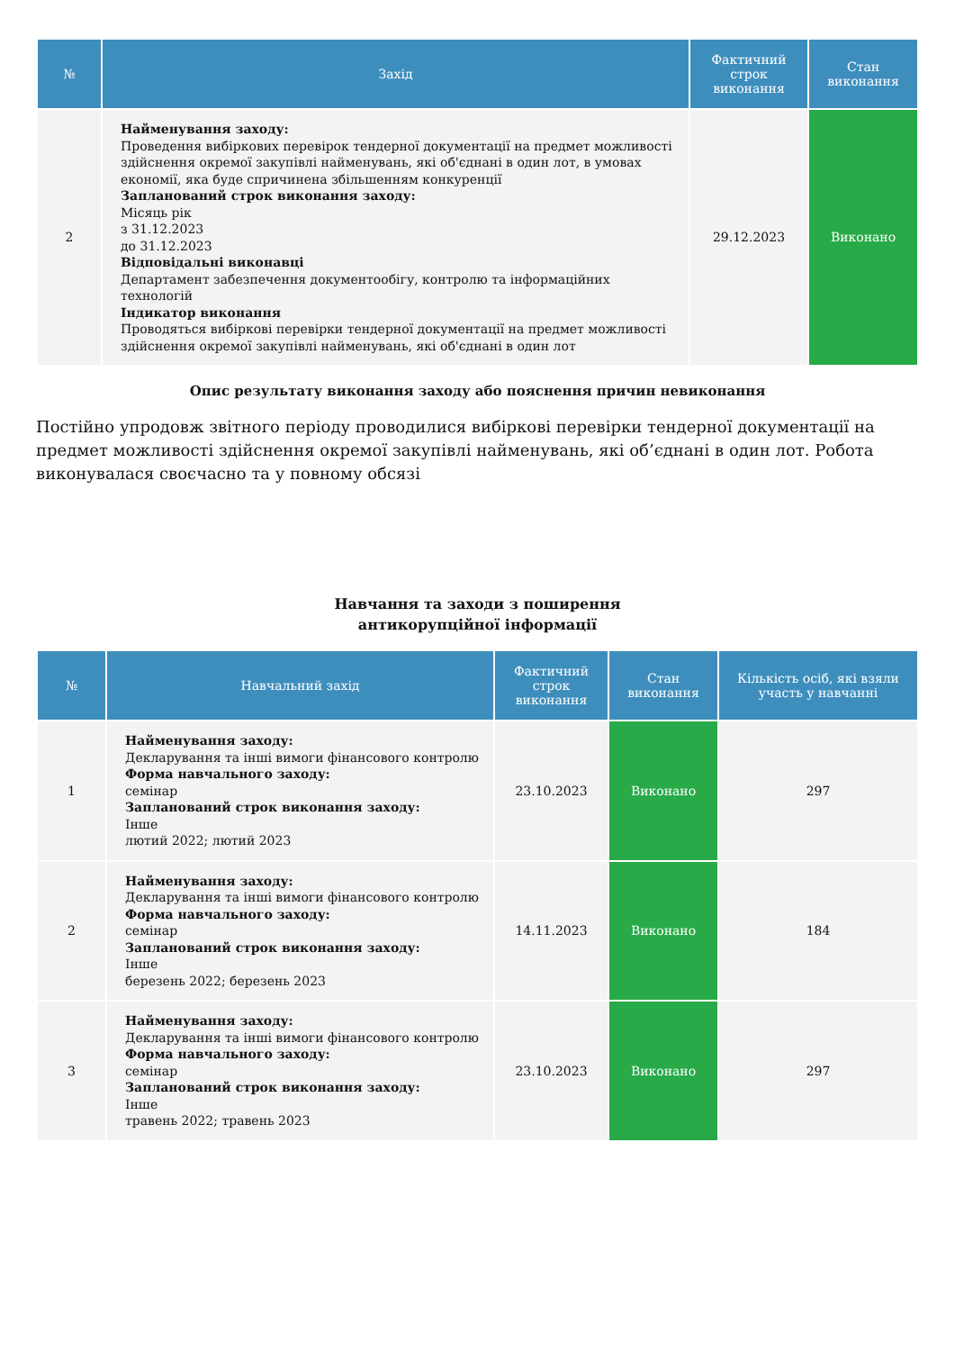| № | Захід | Фактичний строк виконання | Стан виконання |
| --- | --- | --- | --- |
| 2 | Найменування заходу: Проведення вибіркових перевірок тендерної документації на предмет можливості здійснення окремої закупівлі найменувань, які об'єднані в один лот, в умовах економії, яка буде спричинена збільшенням конкуренції Запланований строк виконання заходу: Місяць рік з 31.12.2023 до 31.12.2023 Відповідальні виконавці Департамент забезпечення документообігу, контролю та інформаційних технологій Індикатор виконання Проводяться вибіркові перевірки тендерної документації на предмет можливості здійснення окремої закупівлі найменувань, які об'єднані в один лот | 29.12.2023 | Виконано |
Опис результату виконання заходу або пояснення причин невиконання
Постійно упродовж звітного періоду проводилися вибіркові перевірки тендерної документації на предмет можливості здійснення окремої закупівлі найменувань, які об’єднані в один лот. Робота виконувалася своєчасно та у повному обсязі
Навчання та заходи з поширення
антикорупційної інформації
| № | Навчальний захід | Фактичний строк виконання | Стан виконання | Кількість осіб, які взяли участь у навчанні |
| --- | --- | --- | --- | --- |
| 1 | Найменування заходу: Декларування та інші вимоги фінансового контролю Форма навчального заходу: семінар Запланований строк виконання заходу: Інше лютий 2022; лютий 2023 | 23.10.2023 | Виконано | 297 |
| 2 | Найменування заходу: Декларування та інші вимоги фінансового контролю Форма навчального заходу: семінар Запланований строк виконання заходу: Інше березень 2022; березень 2023 | 14.11.2023 | Виконано | 184 |
| 3 | Найменування заходу: Декларування та інші вимоги фінансового контролю Форма навчального заходу: семінар Запланований строк виконання заходу: Інше травень 2022; травень 2023 | 23.10.2023 | Виконано | 297 |